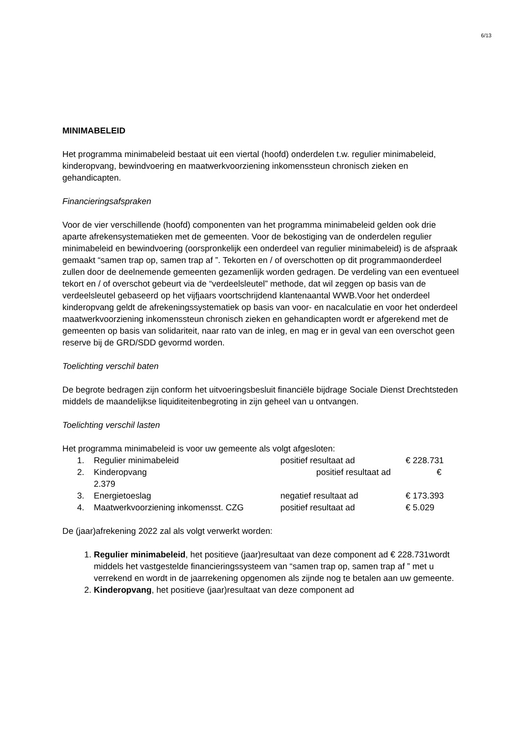6/13
MINIMABELEID
Het programma minimabeleid bestaat uit een viertal (hoofd) onderdelen t.w. regulier minimabeleid, kinderopvang, bewindvoering en maatwerkvoorziening inkomenssteun chronisch zieken en gehandicapten.
Financieringsafspraken
Voor de vier verschillende (hoofd) componenten van het programma minimabeleid gelden ook drie aparte afrekensystematieken met de gemeenten. Voor de bekostiging van de onderdelen regulier minimabeleid en bewindvoering (oorspronkelijk een onderdeel van regulier minimabeleid) is de afspraak gemaakt “samen trap op, samen trap af ”. Tekorten en / of overschotten op dit programmaonderdeel zullen door de deelnemende gemeenten gezamenlijk worden gedragen. De verdeling van een eventueel tekort en / of overschot gebeurt via de “verdeelsleutel” methode, dat wil zeggen op basis van de verdeelsleutel gebaseerd op het vijfjaars voortschrijdend klantenaantal WWB.Voor het onderdeel kinderopvang geldt de afrekeningssystematiek op basis van voor- en nacalculatie en voor het onderdeel maatwerkvoorziening inkomenssteun chronisch zieken en gehandicapten wordt er afgerekend met de gemeenten op basis van solidariteit, naar rato van de inleg, en mag er in geval van een overschot geen reserve bij de GRD/SDD gevormd worden.
Toelichting verschil baten
De begrote bedragen zijn conform het uitvoeringsbesluit financiële bijdrage Sociale Dienst Drechtsteden middels de maandelijkse liquiditeitenbegroting in zijn geheel van u ontvangen.
Toelichting verschil lasten
Het programma minimabeleid is voor uw gemeente als volgt afgesloten:
1. Regulier minimabeleid positief resultaat ad € 228.731
2. Kinderopvang positief resultaat ad €
2.379
3. Energietoeslag negatief resultaat ad € 173.393
4. Maatwerkvoorziening inkomensst. CZG positief resultaat ad € 5.029
De (jaar)afrekening 2022 zal als volgt verwerkt worden:
1. Regulier minimabeleid, het positieve (jaar)resultaat van deze component ad € 228.731wordt middels het vastgestelde financieringssysteem van “samen trap op, samen trap af ” met u verrekend en wordt in de jaarrekening opgenomen als zijnde nog te betalen aan uw gemeente.
2. Kinderopvang, het positieve (jaar)resultaat van deze component ad